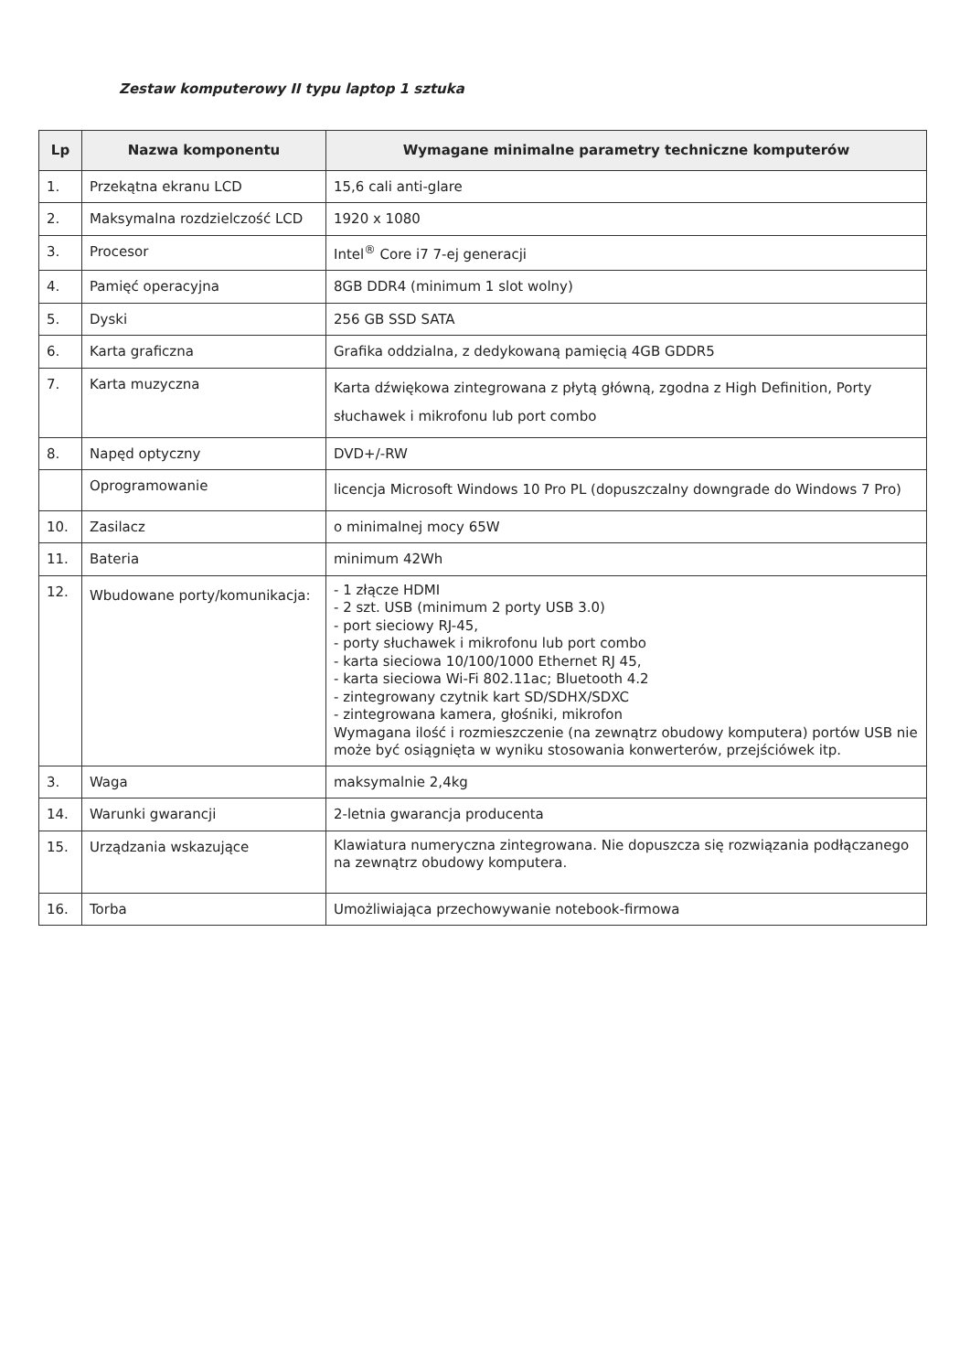Zestaw komputerowy II typu laptop 1 sztuka
| Lp | Nazwa komponentu | Wymagane minimalne parametry techniczne komputerów |
| --- | --- | --- |
| 1. | Przekątna ekranu LCD | 15,6 cali anti-glare |
| 2. | Maksymalna rozdzielczość LCD | 1920 x 1080 |
| 3. | Procesor | Intel<sup>®</sup> Core i7 7-ej generacji |
| 4. | Pamięć operacyjna | 8GB DDR4 (minimum 1 slot wolny) |
| 5. | Dyski | 256 GB SSD SATA |
| 6. | Karta graficzna | Grafika oddzialna, z dedykowaną pamięcią 4GB GDDR5 |
| 7. | Karta muzyczna | Karta dźwiękowa zintegrowana z płytą główną, zgodna z High Definition, Porty słuchawek i mikrofonu lub port combo |
| 8. | Napęd optyczny | DVD+/-RW |
| | Oprogramowanie | licencja Microsoft Windows 10 Pro PL (dopuszczalny downgrade do Windows 7 Pro) |
| 10. | Zasilacz | o minimalnej mocy 65W |
| 11. | Bateria | minimum 42Wh |
| 12. | Wbudowane porty/komunikacja: | - 1 złącze HDMI - 2 szt. USB (minimum 2 porty USB 3.0) - port sieciowy RJ-45, - porty słuchawek i mikrofonu lub port combo - karta sieciowa 10/100/1000 Ethernet RJ 45, - karta sieciowa Wi-Fi 802.11ac; Bluetooth 4.2 - zintegrowany czytnik kart SD/SDHX/SDXC - zintegrowana kamera, głośniki, mikrofon Wymagana ilość i rozmieszczenie (na zewnątrz obudowy komputera) portów USB nie może być osiągnięta w wyniku stosowania konwerterów, przejściówek itp. |
| 3. | Waga | maksymalnie 2,4kg |
| 14. | Warunki gwarancji | 2-letnia gwarancja producenta |
| 15. | Urządzania wskazujące | Klawiatura numeryczna zintegrowana. Nie dopuszcza się rozwiązania podłączanego na zewnątrz obudowy komputera. |
| 16. | Torba | Umożliwiająca przechowywanie notebook-firmowa |